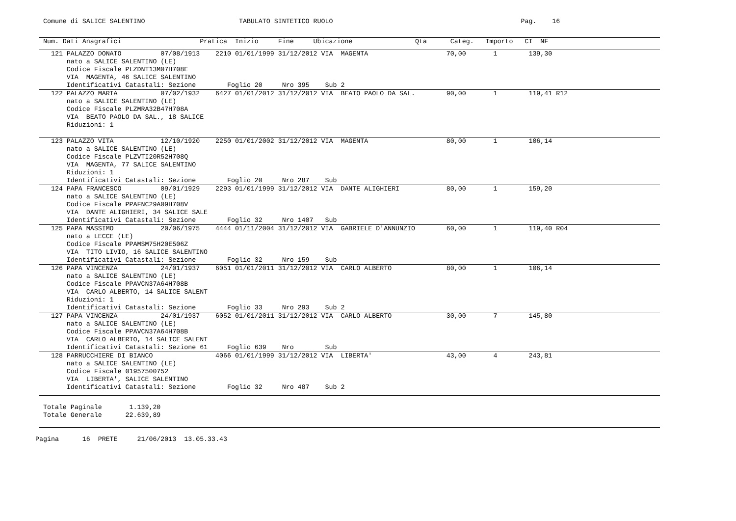Comune di SALICE SALENTINO                        TABULATO SINTETICO RUOLO                                                Pag.    16
  Num. Dati Anagrafici                    Pratica  Inizio     Fine     Ubicazione                Qta      Categ.   Importo   CI  NF
    121 PALAZZO DONATO          07/08/1913    2210 01/01/1999 31/12/2012 VIA  MAGENTA                    70,00       1        139,30
        nato a SALICE SALENTINO (LE)
        Codice Fiscale PLZDNT13M07H708E
        VIA  MAGENTA, 46 SALICE SALENTINO
        Identificativi Catastali: Sezione        Foglio 20     Nro 395    Sub 2
    122 PALAZZO MARIA           07/02/1932    6427 01/01/2012 31/12/2012 VIA  BEATO PAOLO DA SAL.        90,00       1        119,41 R12
        nato a SALICE SALENTINO (LE)
        Codice Fiscale PLZMRA32B47H708A
        VIA  BEATO PAOLO DA SAL., 18 SALICE
        Riduzioni: 1
    123 PALAZZO VITA            12/10/1920    2250 01/01/2002 31/12/2012 VIA  MAGENTA                    80,00       1        106,14
        nato a SALICE SALENTINO (LE)
        Codice Fiscale PLZVTI20R52H708Q
        VIA  MAGENTA, 77 SALICE SALENTINO
        Riduzioni: 1
        Identificativi Catastali: Sezione        Foglio 20     Nro 287    Sub
    124 PAPA FRANCESCO          09/01/1929    2293 01/01/1999 31/12/2012 VIA  DANTE ALIGHIERI            80,00       1        159,20
        nato a SALICE SALENTINO (LE)
        Codice Fiscale PPAFNC29A09H708V
        VIA  DANTE ALIGHIERI, 34 SALICE SALE
        Identificativi Catastali: Sezione        Foglio 32     Nro 1407   Sub
    125 PAPA MASSIMO            20/06/1975    4444 01/11/2004 31/12/2012 VIA  GABRIELE D'ANNUNZIO        60,00       1        119,40 R04
        nato a LECCE (LE)
        Codice Fiscale PPAMSM75H20E506Z
        VIA  TITO LIVIO, 16 SALICE SALENTINO
        Identificativi Catastali: Sezione        Foglio 32     Nro 159    Sub
    126 PAPA VINCENZA           24/01/1937    6051 01/01/2011 31/12/2012 VIA  CARLO ALBERTO              80,00       1        106,14
        nato a SALICE SALENTINO (LE)
        Codice Fiscale PPAVCN37A64H708B
        VIA  CARLO ALBERTO, 14 SALICE SALENT
        Riduzioni: 1
        Identificativi Catastali: Sezione        Foglio 33     Nro 293    Sub 2
    127 PAPA VINCENZA           24/01/1937    6052 01/01/2011 31/12/2012 VIA  CARLO ALBERTO              30,00       7        145,80
        nato a SALICE SALENTINO (LE)
        Codice Fiscale PPAVCN37A64H708B
        VIA  CARLO ALBERTO, 14 SALICE SALENT
        Identificativi Catastali: Sezione 61     Foglio 639    Nro        Sub
    128 PARRUCCHIERE DI BIANCO                4066 01/01/1999 31/12/2012 VIA  LIBERTA'                   43,00       4        243,81
        nato a SALICE SALENTINO (LE)
        Codice Fiscale 01957500752
        VIA  LIBERTA', SALICE SALENTINO
        Identificativi Catastali: Sezione        Foglio 32     Nro 487    Sub 2
  Totale Paginale       1.139,20
  Totale Generale      22.639,89
Pagina      16  PRETE     21/06/2013  13.05.33.43